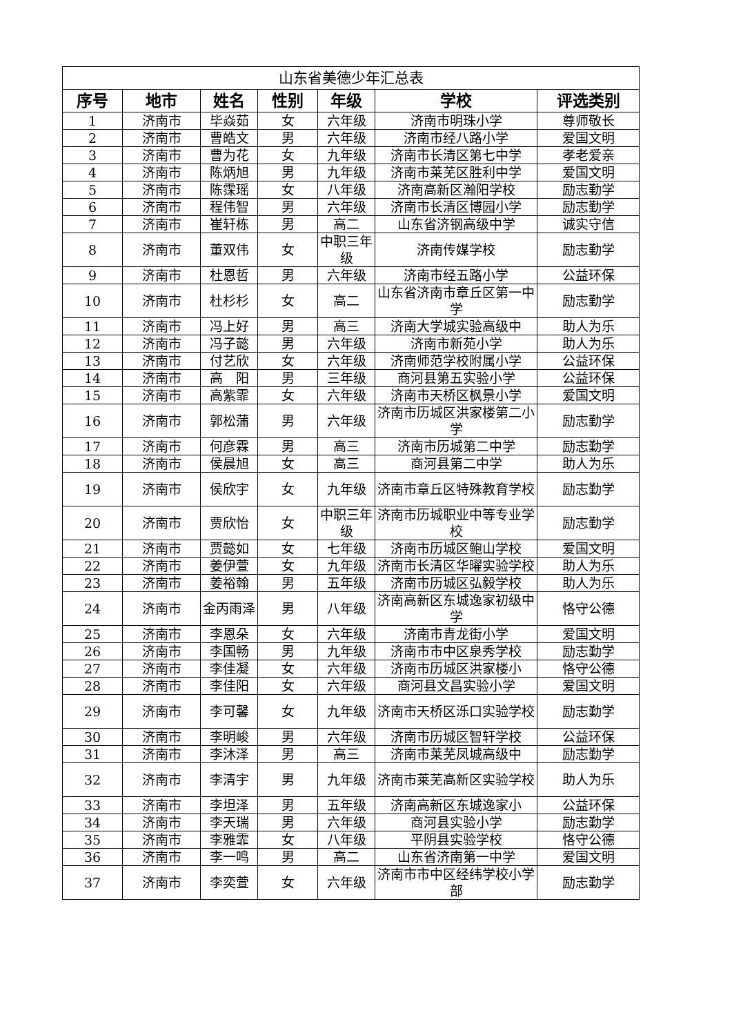| 山东省美德少年汇总表 | | | | | | |
| 序号 | 地市 | 姓名 | 性别 | 年级 | 学校 | 评选类别 |
| 1 | 济南市 | 毕焱茹 | 女 | 六年级 | 济南市明珠小学 | 尊师敬长 |
| 2 | 济南市 | 曹皓文 | 男 | 六年级 | 济南市经八路小学 | 爱国文明 |
| 3 | 济南市 | 曹为花 | 女 | 九年级 | 济南市长清区第七中学 | 孝老爱亲 |
| 4 | 济南市 | 陈炳旭 | 男 | 九年级 | 济南市莱芜区胜利中学 | 爱国文明 |
| 5 | 济南市 | 陈霂瑶 | 女 | 八年级 | 济南高新区瀚阳学校 | 励志勤学 |
| 6 | 济南市 | 程伟智 | 男 | 六年级 | 济南市长清区博园小学 | 励志勤学 |
| 7 | 济南市 | 崔轩栋 | 男 | 高二 | 山东省济钢高级中学 | 诚实守信 |
| 8 | 济南市 | 董双伟 | 女 | 中职三年级 | 济南传媒学校 | 励志勤学 |
| 9 | 济南市 | 杜恩哲 | 男 | 六年级 | 济南市经五路小学 | 公益环保 |
| 10 | 济南市 | 杜杉杉 | 女 | 高二 | 山东省济南市章丘区第一中学 | 励志勤学 |
| 11 | 济南市 | 冯上好 | 男 | 高三 | 济南大学城实验高级中 | 助人为乐 |
| 12 | 济南市 | 冯子懿 | 男 | 六年级 | 济南市新苑小学 | 助人为乐 |
| 13 | 济南市 | 付艺欣 | 女 | 六年级 | 济南师范学校附属小学 | 公益环保 |
| 14 | 济南市 | 高 阳 | 男 | 三年级 | 商河县第五实验小学 | 公益环保 |
| 15 | 济南市 | 高紫霏 | 女 | 六年级 | 济南市天桥区枫景小学 | 爱国文明 |
| 16 | 济南市 | 郭松蒲 | 男 | 六年级 | 济南市历城区洪家楼第二小学 | 励志勤学 |
| 17 | 济南市 | 何彦霖 | 男 | 高三 | 济南市历城第二中学 | 励志勤学 |
| 18 | 济南市 | 侯晨旭 | 女 | 高三 | 商河县第二中学 | 助人为乐 |
| 19 | 济南市 | 侯欣宇 | 女 | 九年级 | 济南市章丘区特殊教育学校 | 励志勤学 |
| 20 | 济南市 | 贾欣怡 | 女 | 中职三年级 | 济南市历城职业中等专业学校 | 励志勤学 |
| 21 | 济南市 | 贾懿如 | 女 | 七年级 | 济南市历城区鲍山学校 | 爱国文明 |
| 22 | 济南市 | 姜伊萱 | 女 | 九年级 | 济南市长清区华曜实验学校 | 助人为乐 |
| 23 | 济南市 | 姜裕翰 | 男 | 五年级 | 济南市历城区弘毅学校 | 助人为乐 |
| 24 | 济南市 | 金丙雨泽 | 男 | 八年级 | 济南高新区东城逸家初级中学 | 恪守公德 |
| 25 | 济南市 | 李恩朵 | 女 | 六年级 | 济南市青龙街小学 | 爱国文明 |
| 26 | 济南市 | 李国畅 | 男 | 九年级 | 济南市市中区泉秀学校 | 励志勤学 |
| 27 | 济南市 | 李佳凝 | 女 | 六年级 | 济南市历城区洪家楼小 | 恪守公德 |
| 28 | 济南市 | 李佳阳 | 女 | 六年级 | 商河县文昌实验小学 | 爱国文明 |
| 29 | 济南市 | 李可馨 | 女 | 九年级 | 济南市天桥区泺口实验学校 | 励志勤学 |
| 30 | 济南市 | 李明峻 | 男 | 六年级 | 济南市历城区智轩学校 | 公益环保 |
| 31 | 济南市 | 李沐泽 | 男 | 高三 | 济南市莱芜凤城高级中 | 励志勤学 |
| 32 | 济南市 | 李清宇 | 男 | 九年级 | 济南市莱芜高新区实验学校 | 助人为乐 |
| 33 | 济南市 | 李坦泽 | 男 | 五年级 | 济南高新区东城逸家小 | 公益环保 |
| 34 | 济南市 | 李天瑞 | 男 | 六年级 | 商河县实验小学 | 励志勤学 |
| 35 | 济南市 | 李雅霏 | 女 | 八年级 | 平阴县实验学校 | 恪守公德 |
| 36 | 济南市 | 李一鸣 | 男 | 高二 | 山东省济南第一中学 | 爱国文明 |
| 37 | 济南市 | 李奕萱 | 女 | 六年级 | 济南市市中区经纬学校小学部 | 励志勤学 |